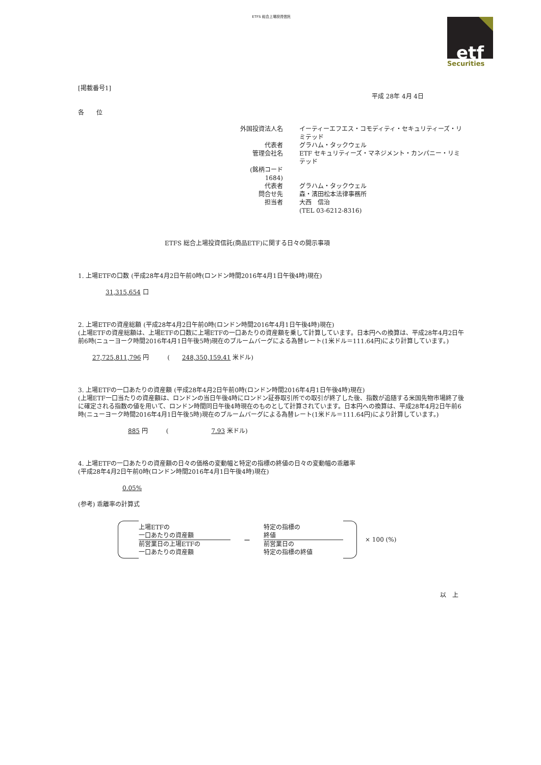ETFS 総合上場投資信託
etf
Securities
[掲載番号1]
平成 28年 4月 4日
各　　位
| 外国投資法人名 | イーティーエフエス・コモディティ・セキュリティーズ・リミテッド |
| 代表者 | グラハム・タックウェル |
| 管理会社名 | ETF セキュリティーズ・マネジメント・カンパニー・リミテッド |
| (銘柄コード 1684) | |
| 代表者 | グラハム・タックウェル |
| 問合せ先 | 森・濱田松本法律事務所 |
| 担当者 | 大西 信治 |
| | (TEL 03-6212-8316) |
ETFS 総合上場投資信託(商品ETF)に関する日々の開示事項
1. 上場ETFの口数 (平成28年4月2日午前0時(ロンドン時間2016年4月1日午後4時)現在)
31,315,654 口
2. 上場ETFの資産総額 (平成28年4月2日午前0時(ロンドン時間2016年4月1日午後4時)現在)
(上場ETFの資産総額は、上場ETFの口数に上場ETFの一口あたりの資産額を乗して計算しています。日本円への換算は、平成28年4月2日午前6時(ニューヨーク時間2016年4月1日午後5時)現在のブルームバーグによる為替レート(1米ドル＝111.64円)により計算しています。)
27,725,811,796 円　　　(　　248,350,159.41 米ドル)
3. 上場ETFの一口あたりの資産額 (平成28年4月2日午前0時(ロンドン時間2016年4月1日午後4時)現在)
(上場ETF一口当たりの資産額は、ロンドンの当日午後4時にロンドン証券取引所での取引が終了した後、指数が追随する米国先物市場終了後に確定される指数の値を用いて、ロンドン時間同日午後4時現在のものとして計算されています。日本円への換算は、平成28年4月2日午前6時(ニューヨーク時間2016年4月1日午後5時)現在のブルームバーグによる為替レート(1米ドル＝111.64円)により計算しています。)
885 円　　　(　　　　　　　7.93 米ドル)
4. 上場ETFの一口あたりの資産額の日々の価格の変動幅と特定の指標の終値の日々の変動幅の乖離率
(平成28年4月2日午前0時(ロンドン時間2016年4月1日午後4時)現在)
0.05%
(参考) 乖離率の計算式
上場ETFの
一口あたりの資産額
前営業日の上場ETFの
一口あたりの資産額
−
特定の指標の
終値
前営業日の
特定の指標の終値
× 100 (%)
以　上